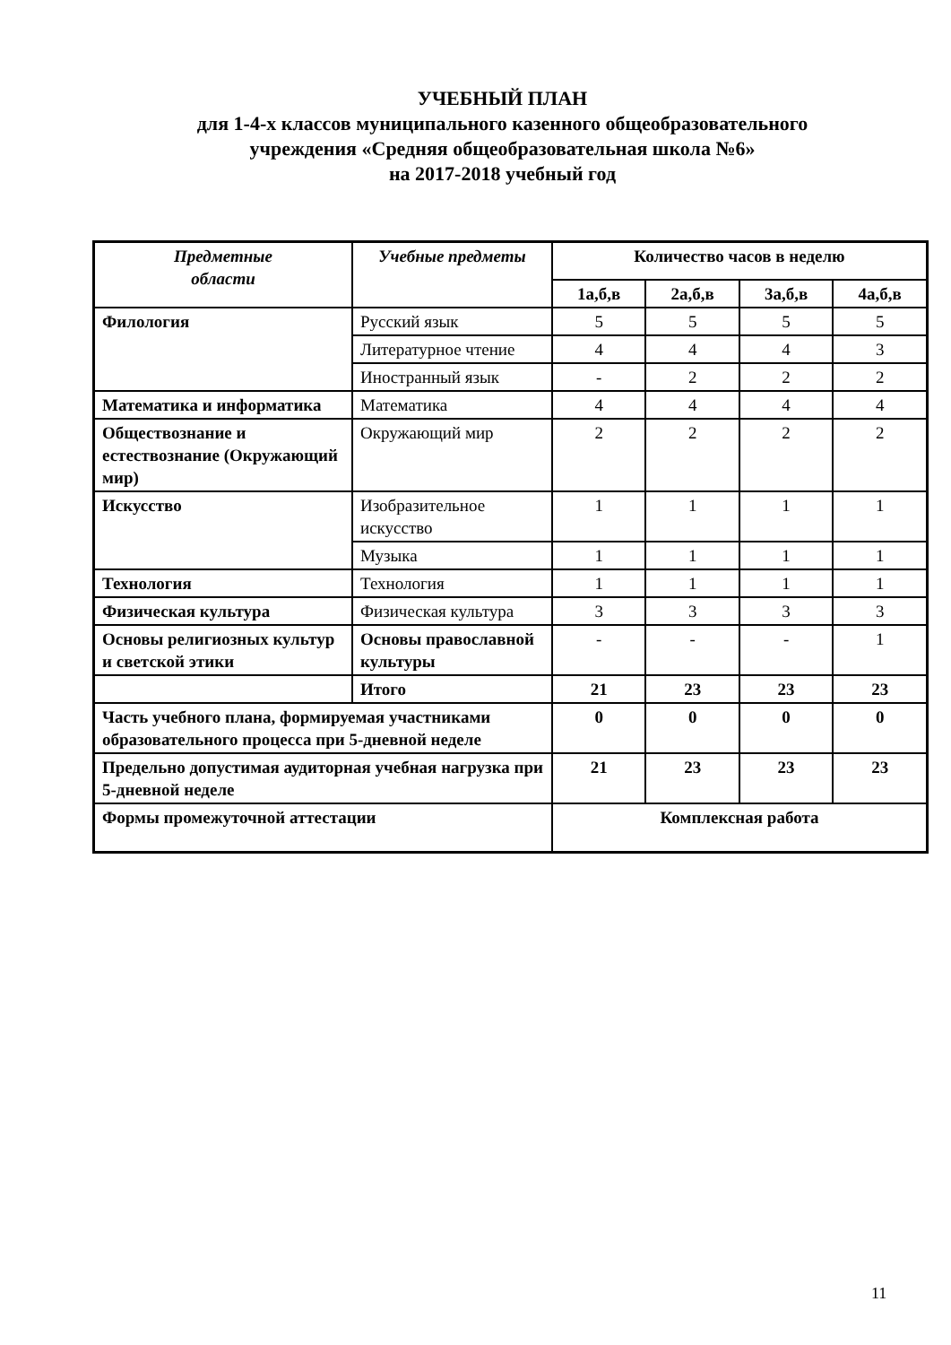УЧЕБНЫЙ ПЛАН
для 1-4-х классов муниципального казенного общеобразовательного
учреждения «Средняя общеобразовательная школа №6»
на 2017-2018 учебный год
| Предметные области | Учебные предметы | Количество часов в неделю | | | |
| --- | --- | --- | --- | --- | --- |
| | | 1а,б,в | 2а,б,в | 3а,б,в | 4а,б,в |
| Филология | Русский язык | 5 | 5 | 5 | 5 |
| | Литературное чтение | 4 | 4 | 4 | 3 |
| | Иностранный язык | - | 2 | 2 | 2 |
| Математика и информатика | Математика | 4 | 4 | 4 | 4 |
| Обществознание и естествознание (Окружающий мир) | Окружающий мир | 2 | 2 | 2 | 2 |
| Искусство | Изобразительное искусство | 1 | 1 | 1 | 1 |
| | Музыка | 1 | 1 | 1 | 1 |
| Технология | Технология | 1 | 1 | 1 | 1 |
| Физическая культура | Физическая культура | 3 | 3 | 3 | 3 |
| Основы религиозных культур и светской этики | Основы православной культуры | - | - | - | 1 |
| | Итого | 21 | 23 | 23 | 23 |
| Часть учебного плана, формируемая участниками образовательного процесса при 5-дневной неделе | | 0 | 0 | 0 | 0 |
| Предельно допустимая аудиторная учебная нагрузка при 5-дневной неделе | | 21 | 23 | 23 | 23 |
| Формы промежуточной аттестации | | Комплексная работа | | | |
11